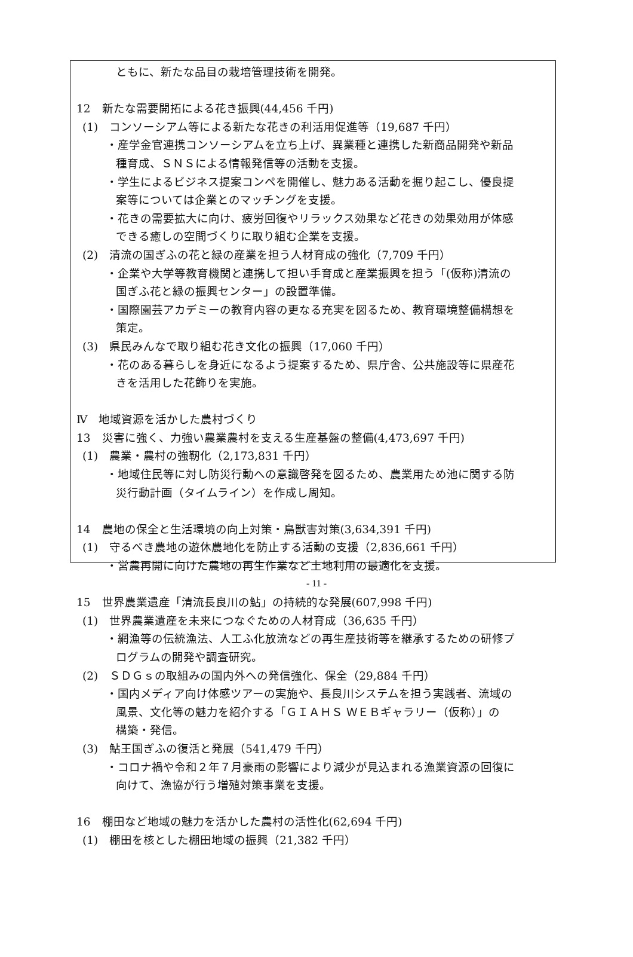ともに、新たな品目の栽培管理技術を開発。
12　新たな需要開拓による花き振興(44,456 千円)
(1)　コンソーシアム等による新たな花きの利活用促進等（19,687 千円）
・産学金官連携コンソーシアムを立ち上げ、異業種と連携した新商品開発や新品
種育成、ＳＮＳによる情報発信等の活動を支援。
・学生によるビジネス提案コンペを開催し、魅力ある活動を掘り起こし、優良提
案等については企業とのマッチングを支援。
・花きの需要拡大に向け、疲労回復やリラックス効果など花きの効果効用が体感
できる癒しの空間づくりに取り組む企業を支援。
(2)　清流の国ぎふの花と緑の産業を担う人材育成の強化（7,709 千円）
・企業や大学等教育機関と連携して担い手育成と産業振興を担う「(仮称)清流の
国ぎふ花と緑の振興センター」の設置準備。
・国際園芸アカデミーの教育内容の更なる充実を図るため、教育環境整備構想を
策定。
(3)　県民みんなで取り組む花き文化の振興（17,060 千円）
・花のある暮らしを身近になるよう提案するため、県庁舎、公共施設等に県産花
きを活用した花飾りを実施。
Ⅳ　地域資源を活かした農村づくり
13　災害に強く、力強い農業農村を支える生産基盤の整備(4,473,697 千円)
(1)　農業・農村の強靭化（2,173,831 千円）
・地域住民等に対し防災行動への意識啓発を図るため、農業用ため池に関する防
災行動計画（タイムライン）を作成し周知。
14　農地の保全と生活環境の向上対策・鳥獣害対策(3,634,391 千円)
(1)　守るべき農地の遊休農地化を防止する活動の支援（2,836,661 千円）
・営農再開に向けた農地の再生作業など土地利用の最適化を支援。
15　世界農業遺産「清流長良川の鮎」の持続的な発展(607,998 千円)
(1)　世界農業遺産を未来につなぐための人材育成（36,635 千円）
・網漁等の伝統漁法、人工ふ化放流などの再生産技術等を継承するための研修プ
ログラムの開発や調査研究。
(2)　ＳＤＧｓの取組みの国内外への発信強化、保全（29,884 千円）
・国内メディア向け体感ツアーの実施や、長良川システムを担う実践者、流域の
風景、文化等の魅力を紹介する「ＧＩＡＨＳ ＷＥＢギャラリー（仮称）」の
構築・発信。
(3)　鮎王国ぎふの復活と発展（541,479 千円）
・コロナ禍や令和２年７月豪雨の影響により減少が見込まれる漁業資源の回復に
向けて、漁協が行う増殖対策事業を支援。
16　棚田など地域の魅力を活かした農村の活性化(62,694 千円)
(1)　棚田を核とした棚田地域の振興（21,382 千円）
- 11 -